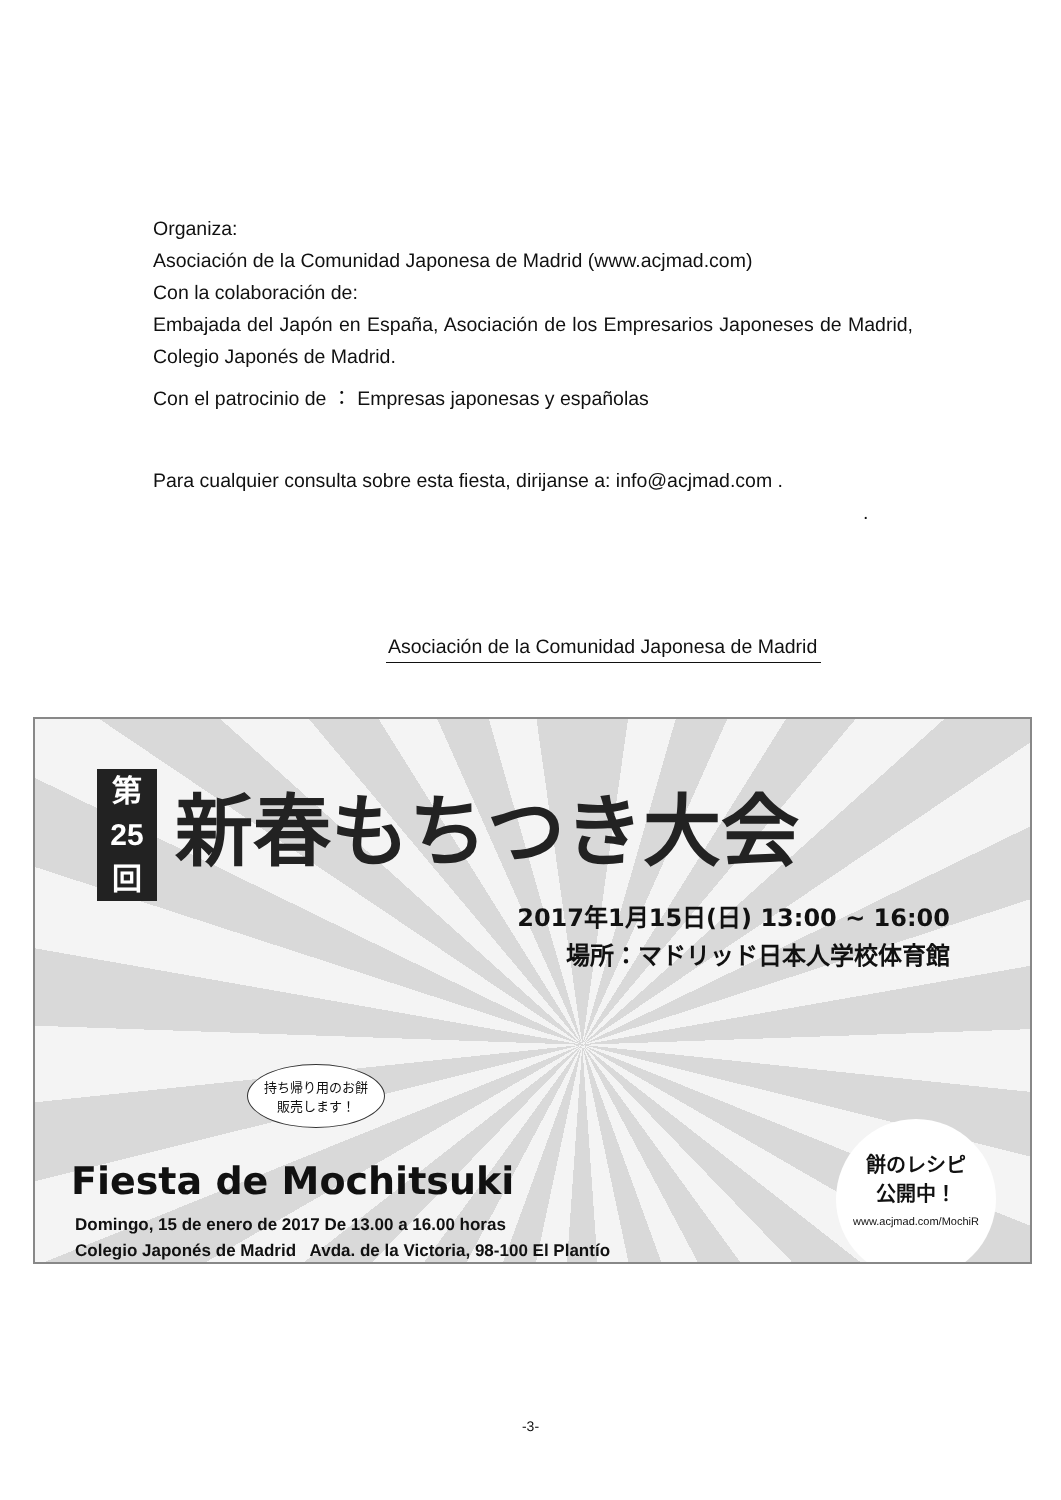Organiza:
Asociación de la Comunidad Japonesa de Madrid (www.acjmad.com)
Con la colaboración de:
Embajada del Japón en España, Asociación de los Empresarios Japoneses de Madrid, Colegio Japonés de Madrid.
Con el patrocinio de ： Empresas japonesas y españolas
Para cualquier consulta sobre esta fiesta, dirijanse a: info@acjmad.com .
.
Asociación de la Comunidad Japonesa de Madrid
第
25
回
新春もちつき大会
2017年1月15日(日) 13:00 ~ 16:00
場所：マドリッド日本人学校体育館
持ち帰り用のお餅
販売します！
餅のレシピ
公開中！
www.acjmad.com/MochiR
Fiesta de Mochitsuki
Domingo, 15 de enero de 2017 De 13.00 a 16.00 horas
Colegio Japonés de Madrid Avda. de la Victoria, 98-100 El Plantío
-3-